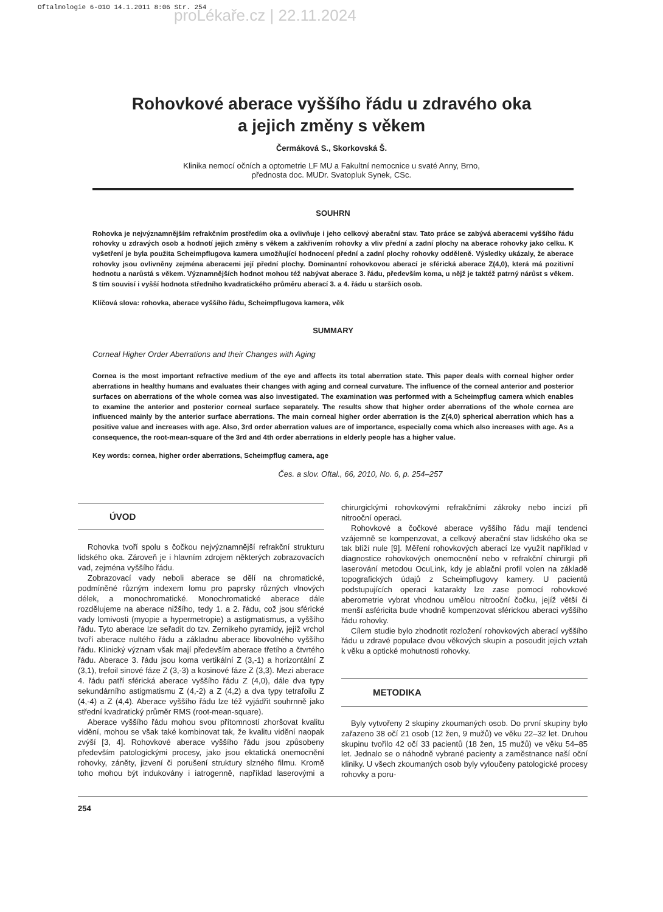Oftalmologie 6-010 14.1.2011 8:06 Str. 254
proLékaře.cz | 22.11.2024
Rohovkové aberace vyššího řádu u zdravého oka
a jejich změny s věkem
Čermáková S., Skorkovská Š.
Klinika nemocí očních a optometrie LF MU a Fakultní nemocnice u svaté Anny, Brno,
přednosta doc. MUDr. Svatopluk Synek, CSc.
SOUHRN
Rohovka je nejvýznamnějším refrakčním prostředím oka a ovlivňuje i jeho celkový aberační stav. Tato práce se zabývá aberacemi vyššího řádu rohovky u zdravých osob a hodnotí jejich změny s věkem a zakřivením rohovky a vliv přední a zadní plochy na aberace rohovky jako celku. K vyšetření je byla použita Scheimpflugova kamera umožňující hodnocení přední a zadní plochy rohovky odděleně. Výsledky ukázaly, že aberace rohovky jsou ovlivněny zejména aberacemi její přední plochy. Dominantní rohovkovou aberací je sférická aberace Z(4,0), která má pozitivní hodnotu a narůstá s věkem. Významnějších hodnot mohou též nabývat aberace 3. řádu, především koma, u nějž je taktéž patrný nárůst s věkem. S tím souvisí i vyšší hodnota středního kvadratického průměru aberací 3. a 4. řádu u starších osob.
Klíčová slova: rohovka, aberace vyššího řádu, Scheimpflugova kamera, věk
SUMMARY
Corneal Higher Order Aberrations and their Changes with Aging
Cornea is the most important refractive medium of the eye and affects its total aberration state. This paper deals with corneal higher order aberrations in healthy humans and evaluates their changes with aging and corneal curvature. The influence of the corneal anterior and posterior surfaces on aberrations of the whole cornea was also investigated. The examination was performed with a Scheimpflug camera which enables to examine the anterior and posterior corneal surface separately. The results show that higher order aberrations of the whole cornea are influenced mainly by the anterior surface aberrations. The main corneal higher order aberration is the Z(4,0) spherical aberration which has a positive value and increases with age. Also, 3rd order aberration values are of importance, especially coma which also increases with age. As a consequence, the root-mean-square of the 3rd and 4th order aberrations in elderly people has a higher value.
Key words: cornea, higher order aberrations, Scheimpflug camera, age
Čes. a slov. Oftal., 66, 2010, No. 6, p. 254–257
ÚVOD
Rohovka tvoří spolu s čočkou nejvýznamnější refrakční strukturu lidského oka. Zároveň je i hlavním zdrojem některých zobrazovacích vad, zejména vyššího řádu.
Zobrazovací vady neboli aberace se dělí na chromatické, podmíněné různým indexem lomu pro paprsky různých vlnových délek, a monochromatické. Monochromatické aberace dále rozdělujeme na aberace nižšího, tedy 1. a 2. řádu, což jsou sférické vady lomivosti (myopie a hypermetropie) a astigmatismus, a vyššího řádu. Tyto aberace lze seřadit do tzv. Zernikeho pyramidy, jejíž vrchol tvoří aberace nultého řádu a základnu aberace libovolného vyššího řádu. Klinický význam však mají především aberace třetího a čtvrtého řádu. Aberace 3. řádu jsou koma vertikální Z (3,-1) a horizontální Z (3,1), trefoil sinové fáze Z (3,-3) a kosinové fáze Z (3,3). Mezi aberace 4. řádu patří sférická aberace vyššího řádu Z (4,0), dále dva typy sekundárního astigmatismu Z (4,-2) a Z (4,2) a dva typy tetrafoilu Z (4,-4) a Z (4,4). Aberace vyššího řádu lze též vyjádřit souhrnně jako střední kvadratický průměr RMS (root-mean-square).
Aberace vyššího řádu mohou svou přítomností zhoršovat kvalitu vidění, mohou se však také kombinovat tak, že kvalitu vidění naopak zvýší [3, 4]. Rohovkové aberace vyššího řádu jsou způsobeny především patologickými procesy, jako jsou ektatická onemocnění rohovky, záněty, jizvení či porušení struktury slzného filmu. Kromě toho mohou být indukovány i iatrogenně, například laserovými a chirurgickými rohovkovými refrakčními zákroky nebo incizí při nitrooční operaci.
Rohovkové a čočkové aberace vyššího řádu mají tendenci vzájemně se kompenzovat, a celkový aberační stav lidského oka se tak blíží nule [9]. Měření rohovkových aberací lze využít například v diagnostice rohovkových onemocnění nebo v refrakční chirurgii při laserování metodou OcuLink, kdy je ablační profil volen na základě topografických údajů z Scheimpflugovy kamery. U pacientů podstupujících operaci katarakty lze zase pomocí rohovkové aberometrie vybrat vhodnou umělou nitrooční čočku, jejíž větší či menší asféricita bude vhodně kompenzovat sférickou aberaci vyššího řádu rohovky.
Cílem studie bylo zhodnotit rozložení rohovkových aberací vyššího řádu u zdravé populace dvou věkových skupin a posoudit jejich vztah k věku a optické mohutnosti rohovky.
METODIKA
Byly vytvořeny 2 skupiny zkoumaných osob. Do první skupiny bylo zařazeno 38 očí 21 osob (12 žen, 9 mužů) ve věku 22–32 let. Druhou skupinu tvořilo 42 očí 33 pacientů (18 žen, 15 mužů) ve věku 54–85 let. Jednalo se o náhodně vybrané pacienty a zaměstnance naší oční kliniky. U všech zkoumaných osob byly vyloučeny patologické procesy rohovky a poru-
254